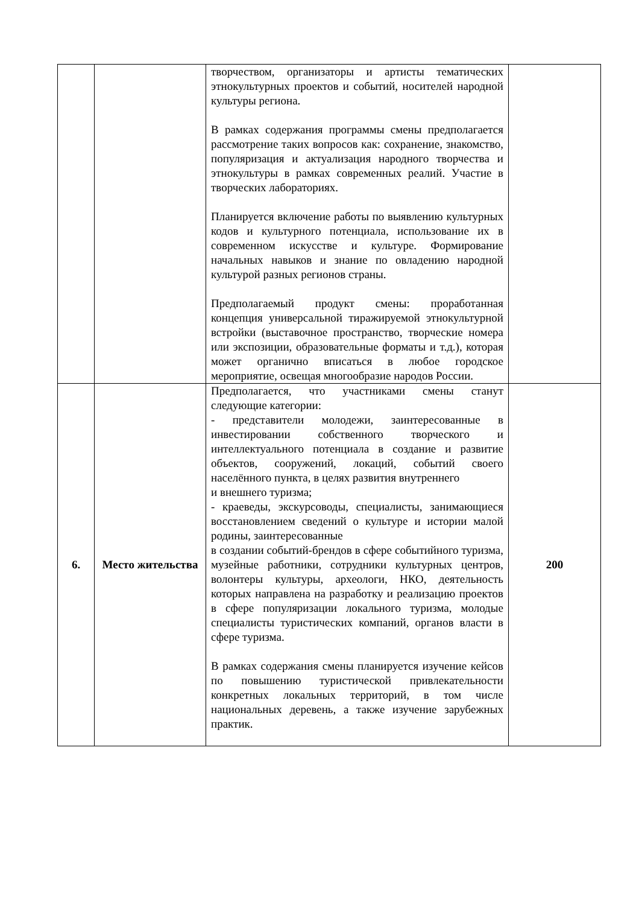| | | творчеством, организаторы и артисты тематических этнокультурных проектов и событий, носителей народной культуры региона. В рамках содержания программы смены предполагается рассмотрение таких вопросов как: сохранение, знакомство, популяризация и актуализация народного творчества и этнокультуры в рамках современных реалий. Участие в творческих лабораториях. Планируется включение работы по выявлению культурных кодов и культурного потенциала, использование их в современном искусстве и культуре. Формирование начальных навыков и знание по овладению народной культурой разных регионов страны. Предполагаемый продукт смены: проработанная концепция универсальной тиражируемой этнокультурной встройки (выставочное пространство, творческие номера или экспозиции, образовательные форматы и т.д.), которая может органично вписаться в любое городское мероприятие, освещая многообразие народов России. | |
| 6. | Место жительства | Предполагается, что участниками смены станут следующие категории: - представители молодежи, заинтересованные в инвестировании собственного творческого и интеллектуального потенциала в создание и развитие объектов, сооружений, локаций, событий своего населённого пункта, в целях развития внутреннего и внешнего туризма; - краеведы, экскурсоводы, специалисты, занимающиеся восстановлением сведений о культуре и истории малой родины, заинтересованные в создании событий-брендов в сфере событийного туризма, музейные работники, сотрудники культурных центров, волонтеры культуры, археологи, НКО, деятельность которых направлена на разработку и реализацию проектов в сфере популяризации локального туризма, молодые специалисты туристических компаний, органов власти в сфере туризма. В рамках содержания смены планируется изучение кейсов по повышению туристической привлекательности конкретных локальных территорий, в том числе национальных деревень, а также изучение зарубежных практик. | 200 |